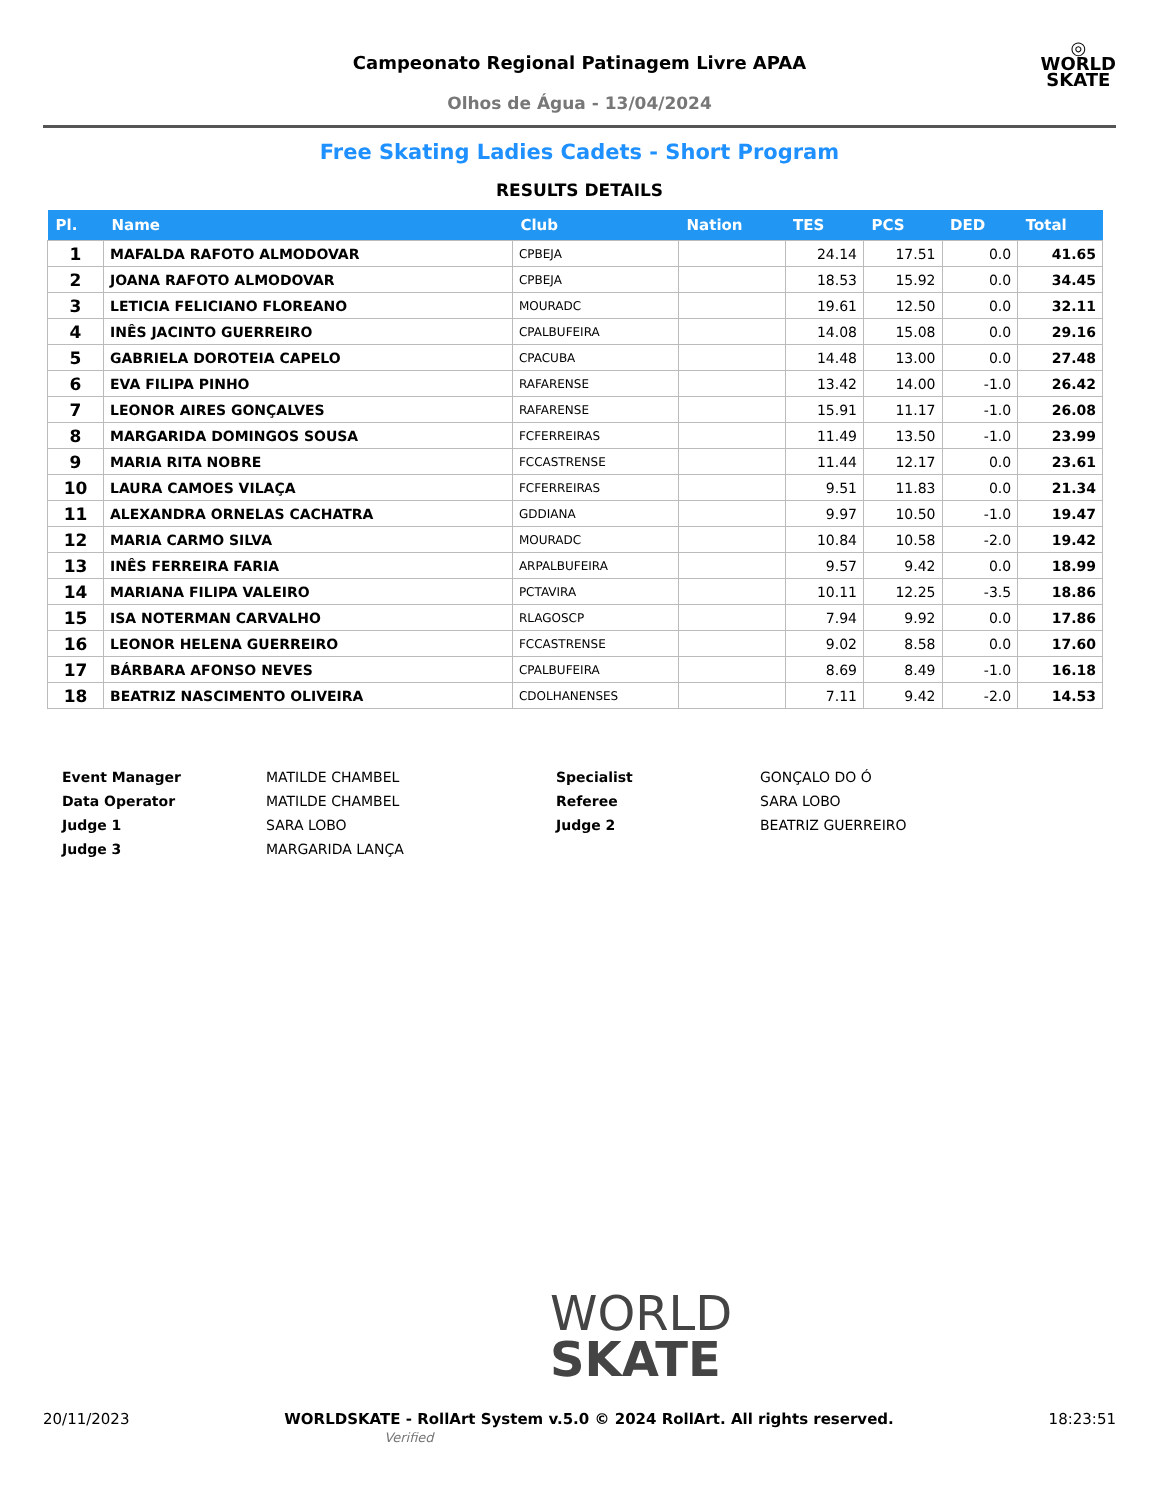Campeonato Regional Patinagem Livre APAA
Olhos de Água - 13/04/2024
◎
WORLD
SKATE
Free Skating Ladies Cadets - Short Program
RESULTS DETAILS
| Pl. | Name | Club | Nation | TES | PCS | DED | Total |
| --- | --- | --- | --- | --- | --- | --- | --- |
| 1 | MAFALDA RAFOTO ALMODOVAR | CPBEJA | | 24.14 | 17.51 | 0.0 | 41.65 |
| 2 | JOANA RAFOTO ALMODOVAR | CPBEJA | | 18.53 | 15.92 | 0.0 | 34.45 |
| 3 | LETICIA FELICIANO FLOREANO | MOURADC | | 19.61 | 12.50 | 0.0 | 32.11 |
| 4 | INÊS JACINTO GUERREIRO | CPALBUFEIRA | | 14.08 | 15.08 | 0.0 | 29.16 |
| 5 | GABRIELA DOROTEIA CAPELO | CPACUBA | | 14.48 | 13.00 | 0.0 | 27.48 |
| 6 | EVA FILIPA PINHO | RAFARENSE | | 13.42 | 14.00 | -1.0 | 26.42 |
| 7 | LEONOR AIRES GONÇALVES | RAFARENSE | | 15.91 | 11.17 | -1.0 | 26.08 |
| 8 | MARGARIDA DOMINGOS SOUSA | FCFERREIRAS | | 11.49 | 13.50 | -1.0 | 23.99 |
| 9 | MARIA RITA NOBRE | FCCASTRENSE | | 11.44 | 12.17 | 0.0 | 23.61 |
| 10 | LAURA CAMOES VILAÇA | FCFERREIRAS | | 9.51 | 11.83 | 0.0 | 21.34 |
| 11 | ALEXANDRA ORNELAS CACHATRA | GDDIANA | | 9.97 | 10.50 | -1.0 | 19.47 |
| 12 | MARIA CARMO SILVA | MOURADC | | 10.84 | 10.58 | -2.0 | 19.42 |
| 13 | INÊS FERREIRA FARIA | ARPALBUFEIRA | | 9.57 | 9.42 | 0.0 | 18.99 |
| 14 | MARIANA FILIPA VALEIRO | PCTAVIRA | | 10.11 | 12.25 | -3.5 | 18.86 |
| 15 | ISA NOTERMAN CARVALHO | RLAGOSCP | | 7.94 | 9.92 | 0.0 | 17.86 |
| 16 | LEONOR HELENA GUERREIRO | FCCASTRENSE | | 9.02 | 8.58 | 0.0 | 17.60 |
| 17 | BÁRBARA AFONSO NEVES | CPALBUFEIRA | | 8.69 | 8.49 | -1.0 | 16.18 |
| 18 | BEATRIZ NASCIMENTO OLIVEIRA | CDOLHANENSES | | 7.11 | 9.42 | -2.0 | 14.53 |
Event Manager MATILDE CHAMBEL Specialist GONÇALO DO Ó Data Operator MATILDE CHAMBEL Referee SARA LOBO Judge 1 SARA LOBO Judge 2 BEATRIZ GUERREIRO Judge 3 MARGARIDA LANÇA
WORLD
SKATE
20/11/2023 WORLDSKATE - RollArt System v.5.0 © 2024 RollArt. All rights reserved.
Verified 18:23:51